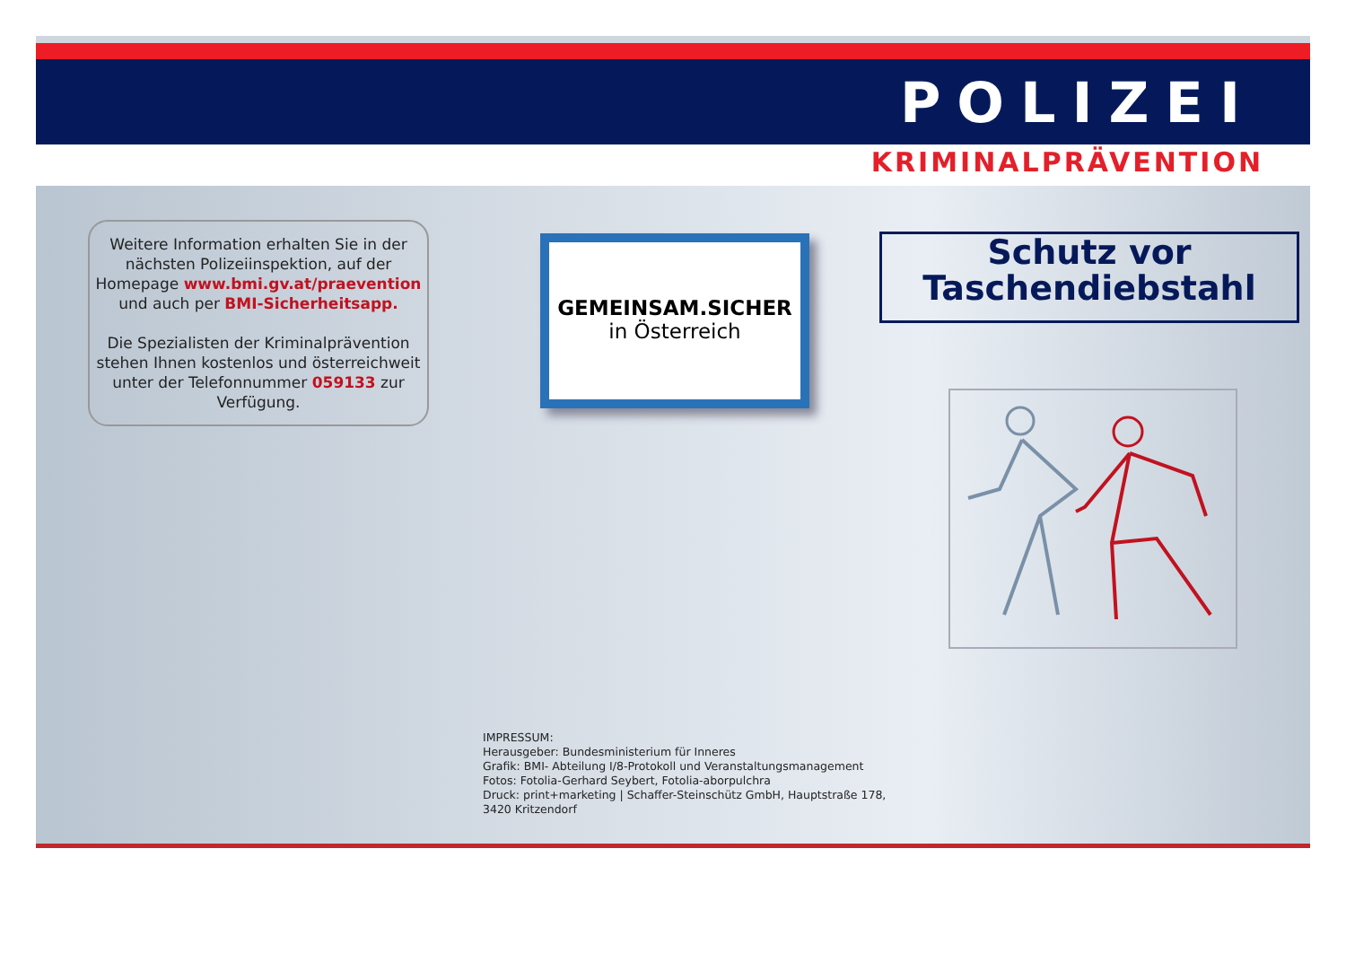POLIZEI
KRIMINALPRÄVENTION
Weitere Information erhalten Sie in der nächsten Polizeiinspektion, auf der Homepage www.bmi.gv.at/praevention und auch per BMI-Sicherheitsapp.
Die Spezialisten der Kriminalprävention stehen Ihnen kostenlos und österreichweit unter der Telefonnummer 059133 zur Verfügung.
GEMEINSAM.SICHER
in Österreich
Schutz vor
Taschendiebstahl
IMPRESSUM:
Herausgeber: Bundesministerium für Inneres
Grafik: BMI- Abteilung I/8-Protokoll und Veranstaltungsmanagement
Fotos: Fotolia-Gerhard Seybert, Fotolia-aborpulchra
Druck: print+marketing | Schaffer-Steinschütz GmbH, Hauptstraße 178,
3420 Kritzendorf